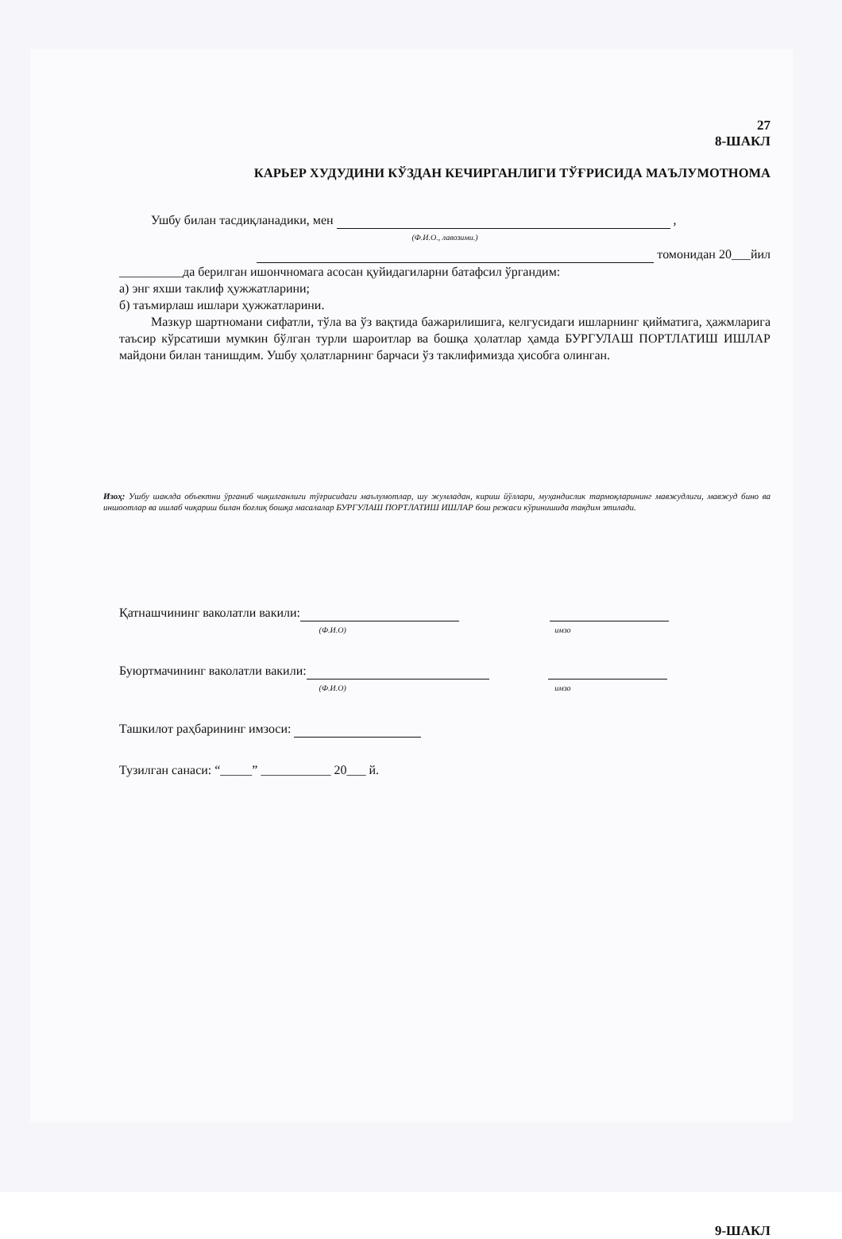27
8-ШАКЛ
КАРЬЕР ХУДУДИНИ КЎЗДАН КЕЧИРГАНЛИГИ ТЎҒРИСИДА МАЪЛУМОТНОМА
Ушбу билан тасдиқланадики, мен ,
(Ф.И.О., лавозими.)
томонидан 20___йил
__________да берилган ишончномага асосан қуйидагиларни батафсил ўргандим:
а) энг яхши таклиф ҳужжатларини;
б) таъмирлаш ишлари ҳужжатларини.
Мазкур шартномани сифатли, тўла ва ўз вақтида бажарилишига, келгусидаги ишларнинг қийматига, ҳажмларига таъсир кўрсатиши мумкин бўлган турли шароитлар ва бошқа ҳолатлар ҳамда БУРГУЛАШ ПОРТЛАТИШ ИШЛАР майдони билан танишдим. Ушбу ҳолатларнинг барчаси ўз таклифимизда ҳисобга олинган.
Изоҳ: Ушбу шаклда объектни ўрганиб чиқилганлиги тўғрисидаги маълумотлар, шу жумладан, кириш йўллари, муҳандислик тармоқларининг мавжудлиги, мавжуд бино ва иншоотлар ва ишлаб чиқариш билан боғлиқ бошқа масалалар БУРГУЛАШ ПОРТЛАТИШ ИШЛАР бош режаси кўринишида тақдим этилади.
Қатнашчининг ваколатли вакили:
(Ф.И.О) имзо
Буюртмачининг ваколатли вакили:
(Ф.И.О) имзо
Ташкилот раҳбарининг имзоси:
Тузилган санаси: “_____” ___________ 20___ й.
9-ШАКЛ